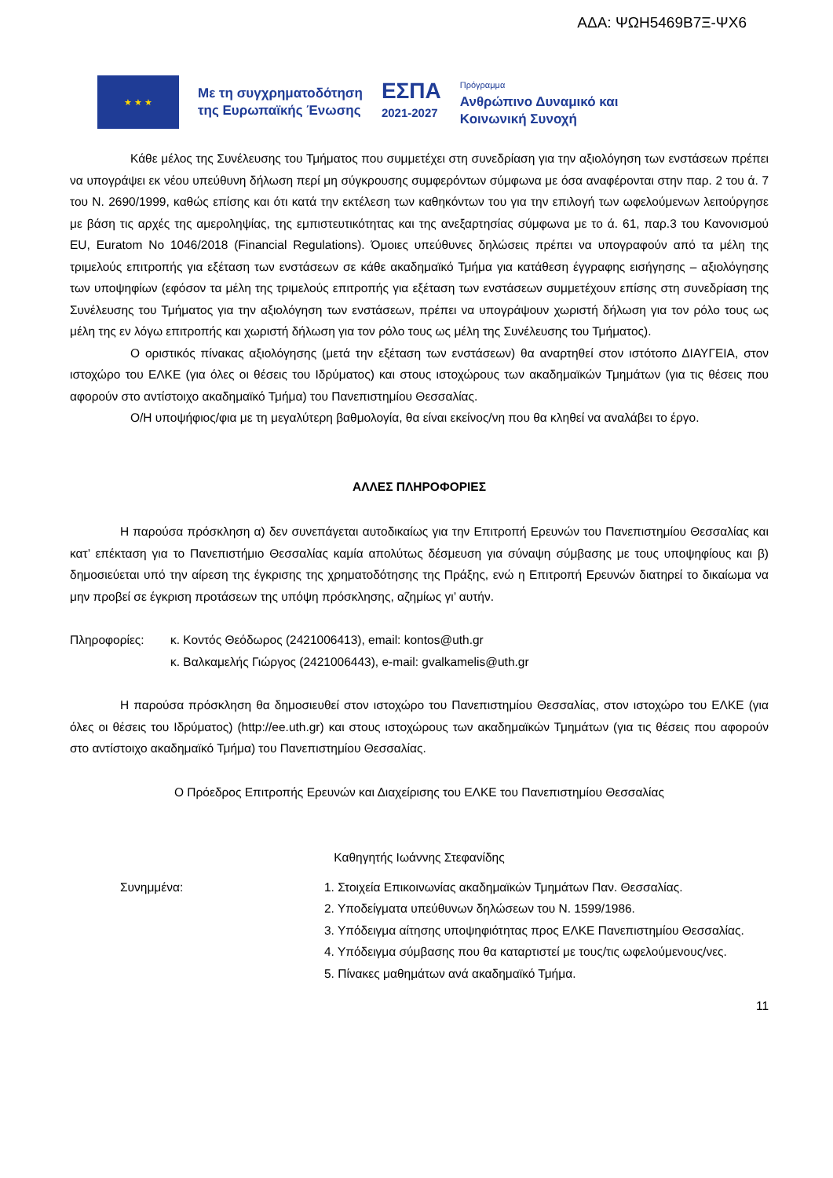ΑΔΑ: ΨΩΗ5469Β7Ξ-ΨΧ6
★ ★ ★
Με τη συγχρηματοδότηση
της Ευρωπαϊκής Ένωσης
ΕΣΠΑ
2021-2027
Πρόγραμμα
Ανθρώπινο Δυναμικό και
Κοινωνική Συνοχή
Κάθε μέλος της Συνέλευσης του Τμήματος που συμμετέχει στη συνεδρίαση για την αξιολόγηση των ενστάσεων πρέπει να υπογράψει εκ νέου υπεύθυνη δήλωση περί μη σύγκρουσης συμφερόντων σύμφωνα με όσα αναφέρονται στην παρ. 2 του ά. 7 του Ν. 2690/1999, καθώς επίσης και ότι κατά την εκτέλεση των καθηκόντων του για την επιλογή των ωφελούμενων λειτούργησε με βάση τις αρχές της αμεροληψίας, της εμπιστευτικότητας και της ανεξαρτησίας σύμφωνα με το ά. 61, παρ.3 του Κανονισμού EU, Euratom No 1046/2018 (Financial Regulations). Όμοιες υπεύθυνες δηλώσεις πρέπει να υπογραφούν από τα μέλη της τριμελούς επιτροπής για εξέταση των ενστάσεων σε κάθε ακαδημαϊκό Τμήμα για κατάθεση έγγραφης εισήγησης – αξιολόγησης των υποψηφίων (εφόσον τα μέλη της τριμελούς επιτροπής για εξέταση των ενστάσεων συμμετέχουν επίσης στη συνεδρίαση της Συνέλευσης του Τμήματος για την αξιολόγηση των ενστάσεων, πρέπει να υπογράψουν χωριστή δήλωση για τον ρόλο τους ως μέλη της εν λόγω επιτροπής και χωριστή δήλωση για τον ρόλο τους ως μέλη της Συνέλευσης του Τμήματος).
Ο οριστικός πίνακας αξιολόγησης (μετά την εξέταση των ενστάσεων) θα αναρτηθεί στον ιστότοπο ΔΙΑΥΓΕΙΑ, στον ιστοχώρο του ΕΛΚΕ (για όλες οι θέσεις του Ιδρύματος) και στους ιστοχώρους των ακαδημαϊκών Τμημάτων (για τις θέσεις που αφορούν στο αντίστοιχο ακαδημαϊκό Τμήμα) του Πανεπιστημίου Θεσσαλίας.
Ο/Η υποψήφιος/φια με τη μεγαλύτερη βαθμολογία, θα είναι εκείνος/νη που θα κληθεί να αναλάβει το έργο.
ΑΛΛΕΣ ΠΛΗΡΟΦΟΡΙΕΣ
Η παρούσα πρόσκληση α) δεν συνεπάγεται αυτοδικαίως για την Επιτροπή Ερευνών του Πανεπιστημίου Θεσσαλίας και κατ’ επέκταση για το Πανεπιστήμιο Θεσσαλίας καμία απολύτως δέσμευση για σύναψη σύμβασης με τους υποψηφίους και β) δημοσιεύεται υπό την αίρεση της έγκρισης της χρηματοδότησης της Πράξης, ενώ η Επιτροπή Ερευνών διατηρεί το δικαίωμα να μην προβεί σε έγκριση προτάσεων της υπόψη πρόσκλησης, αζημίως γι’ αυτήν.
Πληροφορίες: κ. Κοντός Θεόδωρος (2421006413), email: kontos@uth.gr
κ. Βαλκαμελής Γιώργος (2421006443), e-mail: gvalkamelis@uth.gr
Η παρούσα πρόσκληση θα δημοσιευθεί στον ιστοχώρο του Πανεπιστημίου Θεσσαλίας, στον ιστοχώρο του ΕΛΚΕ (για όλες οι θέσεις του Ιδρύματος) (http://ee.uth.gr) και στους ιστοχώρους των ακαδημαϊκών Τμημάτων (για τις θέσεις που αφορούν στο αντίστοιχο ακαδημαϊκό Τμήμα) του Πανεπιστημίου Θεσσαλίας.
Ο Πρόεδρος Επιτροπής Ερευνών και Διαχείρισης του ΕΛΚΕ του Πανεπιστημίου Θεσσαλίας
Καθηγητής Ιωάννης Στεφανίδης
Συνημμένα: 1. Στοιχεία Επικοινωνίας ακαδημαϊκών Τμημάτων Παν. Θεσσαλίας.
2. Υποδείγματα υπεύθυνων δηλώσεων του Ν. 1599/1986.
3. Υπόδειγμα αίτησης υποψηφιότητας προς ΕΛΚΕ Πανεπιστημίου Θεσσαλίας.
4. Υπόδειγμα σύμβασης που θα καταρτιστεί με τους/τις ωφελούμενους/νες.
5. Πίνακες μαθημάτων ανά ακαδημαϊκό Τμήμα.
11